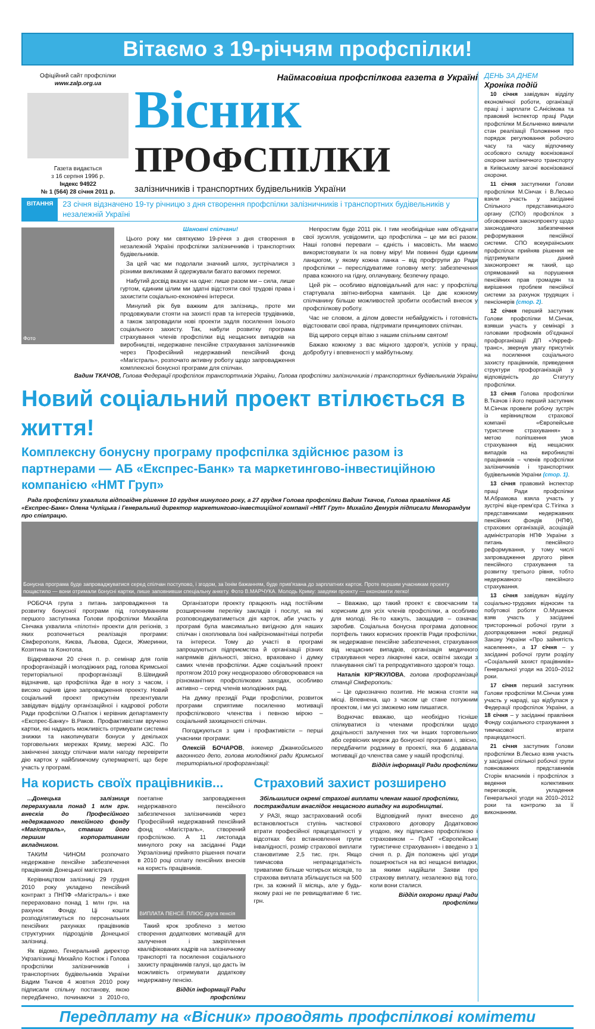Вітаємо з 19-річчям профспілки!
Офіційний сайт профспілки
www.zalp.org.ua
Газета видається
з 16 серпня 1996 р.
Індекс 94922
№ 1 (564) 28 січня 2011 р.
Наймасовіша профспілкова газета в Україні
Вісник
ПРОФСПІЛКИ
залізничників і транспортних будівельників України
ВІТАННЯ 23 січня відзначено 19-ту річницю з дня створення профспілки залізничників і транспортних будівельників у незалежній Україні
Фото
Шановні спілчани!
Цього року ми святкуємо 19-річчя з дня створення в незалежній Україні профспілки залізничників і транспортних будівельників.
За цей час ми подолали значний шлях, зустрічалися з різними викликами й одержували багато вагомих перемог.
Набутий досвід вказує на одне: лише разом ми – сила, лише гуртом, єдиним цілим ми здатні відстояти свої трудові права і захистити соціально-економічні інтереси.
Минулий рік був важким для залізниць, проте ми продовжували стояти на захисті прав та інтересів трудівників, а також запровадили нові проекти задля посилення їхнього соціального захисту. Так, набули розвитку програма страхування членів профспілки від нещасних випадків на виробництві, недержавне пенсійне страхування залізничників через Професійний недержавний пенсійний фонд «Магістраль», розпочато активну роботу щодо запровадження комплексної бонусної програми для спілчан.
Непростим буде 2011 рік. І тим необхідніше нам об'єднати свої зусилля, усвідомити, що профспілка – це ми всі разом. Наші головні переваги – єдність і масовість. Ми маємо використовувати їх на повну міру! Ми повинні буди єдиним ланцюгом, у якому кожна ланка – від профгрупи до Ради профспілки – переслідуватиме головну мету: забезпечення права кожного на гідну, оплачувану, безпечну працю.
Цей рік – особливо відповідальний для нас: у профспілці стартувала звітно-виборна кампанія. Це дає кожному спілчанину більше можливостей зробити особистий внесок у профспілкову роботу.
Час не словом, а ділом довести небайдужість і готовність відстоювати свої права, підтримати принципових спілчан.
Від щирого серця вітаю з нашим спільним святом!
Бажаю кожному з вас міцного здоров'я, успіхів у праці, добробуту і впевненості у майбутньому.
Вадим ТКАЧОВ, Голова Федерації профспілок транспортників України, Голова профспілки залізничників і транспортних будівельників України
Новий соціальний проект втілюється в життя!
Комплексну бонусну програму профспілка здійснює разом із партнерами — АБ «Експрес-Банк» та маркетингово-інвестиційною компанією «НМТ Груп»
Рада профспілки ухвалила відповідне рішення 10 грудня минулого року, а 27 грудня Голова профспілки Вадим Ткачов, Голова правління АБ «Експрес-Банк» Олена Чуліцька і Генеральний директор маркетингово-інвестиційної компанії «НМТ Груп» Михайло Демурія підписали Меморандум про співпрацю.
Бонусна програма буде запроваджуватися серед спілчан поступово, і згодом, за їхнім бажанням, буде прив'язана до зарплатних карток. Проте першим учасникам проекту пощастило — вони отримали бонусні картки, лише заповнивши спеціальну анкету. Фото В.МАРЧУКА. Молодь Криму: завдяки проекту — економити легко!
РОБОЧА група з питань запровадження та розвитку бонусної програми під головуванням першого заступника Голови профспілки Михайла Сінчака ухвалила «пілотні» проекти для регіонів, з яких розпочнеться реалізація програми: Сімферополя, Києва, Львова, Одеси, Жмеринки, Козятина та Конотопа.
Відкриваючи 20 січня п. р. семінар для голів профорганізацій і молодіжних рад, голова Кримської територіальної профорганізації В.Швидкий відзначив, що профспілка йде в ногу з часом, і високо оцінив ідею запровадження проекту. Новий соціальний проект присутнім презентували завідувач відділу організаційної і кадрової роботи Ради профспілки О.Гнатюк і керівник департаменту «Експрес-Банку» В.Раков. Профактивістам вручено картки, які надають можливість отримувати системні знижки та накопичувати бонуси у декількох торговельних мережах Криму, мережі АЗС. По закінченні заходу спілчани мали нагоду перевірити дію карток у найближчому супермаркеті, що бере участь у програмі.
Організатори проекту працюють над постійним розширенням переліку закладів і послуг, на які розповсюджуватиметься дія карток, аби участь у програмі була максимально вигідною для наших спілчан і охоплювала їхні найрізноманітніші потреби та інтереси. Тому до участі в програмі запрошуються підприємства й організації різних напрямків діяльності, звісно, враховано і думку самих членів профспілки. Адже соціальний проект протягом 2010 року неодноразово обговорювався на різноманітних профспілкових заходах, особливо активно – серед членів молодіжних рад.
На думку президії Ради профспілки, розвиток програми сприятиме посиленню мотивації профспілкового членства і певною мірою – соціальний захищеності спілчан.
Погоджуються з цим і профактивісти – перші учасники програми:
Олексій БОЧАРОВ, інженер Джанкойського вагонного депо, голова молодіжної ради Кримської територіальної профорганізації:
– Вважаю, що такий проект є своєчасним та корисним для усіх членів профспілки, а особливо для молоді. Як-то кажуть, заощадив – означає заробив. Соціальна бонусна програма доповнює портфель таких корисних проектів Ради профспілки, як недержавне пенсійне забезпечення, страхування від нещасних випадків, організація медичного страхування через лікарняні каси, освітні заходи з планування сім'ї та репродуктивного здоров'я тощо.
Наталія КІР'ЯКУЛОВА, голова профорганізації станції Сімферополь:
– Це однозначно позитив. Не можна стояти на місці. Впевнена, що з часом це стане потужним проектом, і ми усі зможемо ним пишатися.
Водночас вважаю, що необхідно тісніше спілкуватися із членами профспілки щодо доцільності залучення тих чи інших торговельних або сервісних мереж до бонусної програми і, звісно, передбачити родзинку в проекті, яка б додавала мотивації до членства саме у нашій профспілці.
Відділ інформації Ради профспілки
На користь своїх працівників...
...Донецька залізниця перерахувала понад 1 млн грн. внесків до Професійного недержавного пенсійного фонду «Магістраль», ставши його першим корпоративним вкладником.
ТАКИМ ЧИНОМ розпочато недержавне пенсійне забезпечення працівників Донецької магістралі.
Керівництвом залізниці 29 грудня 2010 року укладено пенсійний контракт з ПНПФ «Магістраль» і вже перераховано понад 1 млн грн. на рахунок Фонду. Ці кошти розподілятимуться по персональних пенсійних рахунках працівників структурних підрозділів Донецької залізниці.
Як відомо, Генеральний директор Укрзалізниці Михайло Костюк і Голова профспілки залізничників і транспортних будівельників України Вадим Ткачов 4 жовтня 2010 року підписали спільну постанову, якою передбачено, починаючи з 2010-го, поетапне запровадження недержавного пенсійного забезпечення залізничників через Професійний недержавний пенсійний фонд «Магістраль», створений профспілкою. А 11 листопада минулого року на засіданні Ради Укрзалізниці прийнято рішення почати в 2010 році сплату пенсійних внесків на користь працівників.
ВИПЛАТА ПЕНСІЇ. ПЛЮС друга пенсія
Такий крок зроблено з метою створення додаткових мотивацій для залучення і закріплення кваліфікованих кадрів на залізничному транспорті та посилення соціального захисту працівників галузі, що дасть їм можливість отримувати додаткову недержавну пенсію.
Відділ інформації Ради профспілки
Страховий захист розширено
Збільшилися окремі страхові виплати членам нашої профспілки, постраждалим внаслідок нещасного випадку на виробництві.
У РАЗІ, якщо застрахований особі встановлюється ступінь часткової втрати професійної працездатності у відсотках без встановлення групи інвалідності, розмір страхової виплати становитиме 2,5 тис. грн. Якщо тимчасова непрацездатність триватиме більше чотирьох місяців, то страхова виплата збільшується на 500 грн. за кожний її місяць, але у будь-якому разі не пе ревищуватиме 6 тис. грн.
Відповідний пункт внесено до страхового договору Додатковою угодою, яку підписано профспілкою і страховиком – ПрАТ «Європейське туристичне страхування» і введено з 1 січня п. р. Дія положень цієї угоди поширюється на всі нещасні випадки, за якими надійшли Заяви про страхову виплату, незалежно від того, коли вони сталися.
Відділ охорони праці Ради профспілки
ДЕНЬ ЗА ДНЕМ
Хроніка подій
10 січня завідувач відділу економічної роботи, організації праці і зарплати С.Анісімова та правовий інспектор праці Ради профспілки М.Бєльченко вивчали стан реалізації Положення про порядок регулювання робочого часу та часу відпочинку особового складу воєнізованої охорони залізничного транспорту в Київському загоні воєнізованої охорони.
11 січня заступники Голови профспілки М.Сінчак і В.Лесько взяли участь у засіданні Спільного представницького органу (СПО) профспілок з обговорення законопроекту щодо законодавчого забезпечення реформування пенсійної системи. СПО всеукраїнських профспілок прийняв рішення не підтримувати даний законопроект як такий, що спрямований на порушення пенсійних прав громадян та вирішення проблем пенсійної системи за рахунок трудящих і пенсіонерів (стор. 2).
12 січня перший заступник Голови профспілки М.Сінчак, взявши участь у семінарі з головами профкомів об'єднаної профорганізації ДП «Укрреф-транс», звернув увагу присутніх на посилення соціального захисту працівників, приведення структури профорганізацій у відповідність до Статуту профспілки.
13 січня Голова профспілки В.Ткачов і його перший заступник М.Сінчак провели робочу зустріч із керівництвом страхової компанії «Європейське туристичне страхування» з метою поліпшення умов страхування від нещасних випадків на виробництві працівників – членів профспілки залізничників і транспортних будівельників України (стор. 1).
13 січня правовий інспектор праці Ради профспілки М.Абрамова взяла участь у зустрічі віце-прем'єра С.Тігіпка з представниками недержавних пенсійних фондів (НПФ), страхових організацій, асоціацій адміністраторів НПФ України з питань пенсійного реформування, у тому числі запровадження другого рівня пенсійного страхування та розвитку третього рівня, тобто недержавного пенсійного страхування.
13 січня завідувач відділу соціально-трудових відносин та побутової роботи О.Мушенок взяв участь у засіданні тристоронньої робочої групи з доопрацювання нової редакції Закону України «Про зайнятість населення», а 17 січня – у засіданні робочої групи розділу «Соціальний захист працівників» Генеральної угоди на 2010–2012 роки.
17 січня перший заступник Голови профспілки М.Сінчак узяв участь у нараді, що відбулася у Федерації профспілок України, а 18 січня – у засіданні правління Фонду соціального страхування з тимчасової втрати працездатності.
21 січня заступник Голови профспілки В.Лесько взяв участь у засіданні спільної робочої групи повноважних представників Сторін власників і профспілок з ведення колективних переговорів, укладення Генеральної угоди на 2010–2012 роки та контролю за її виконанням.
Передплату на «Вісник» проводять профспілкові комітети